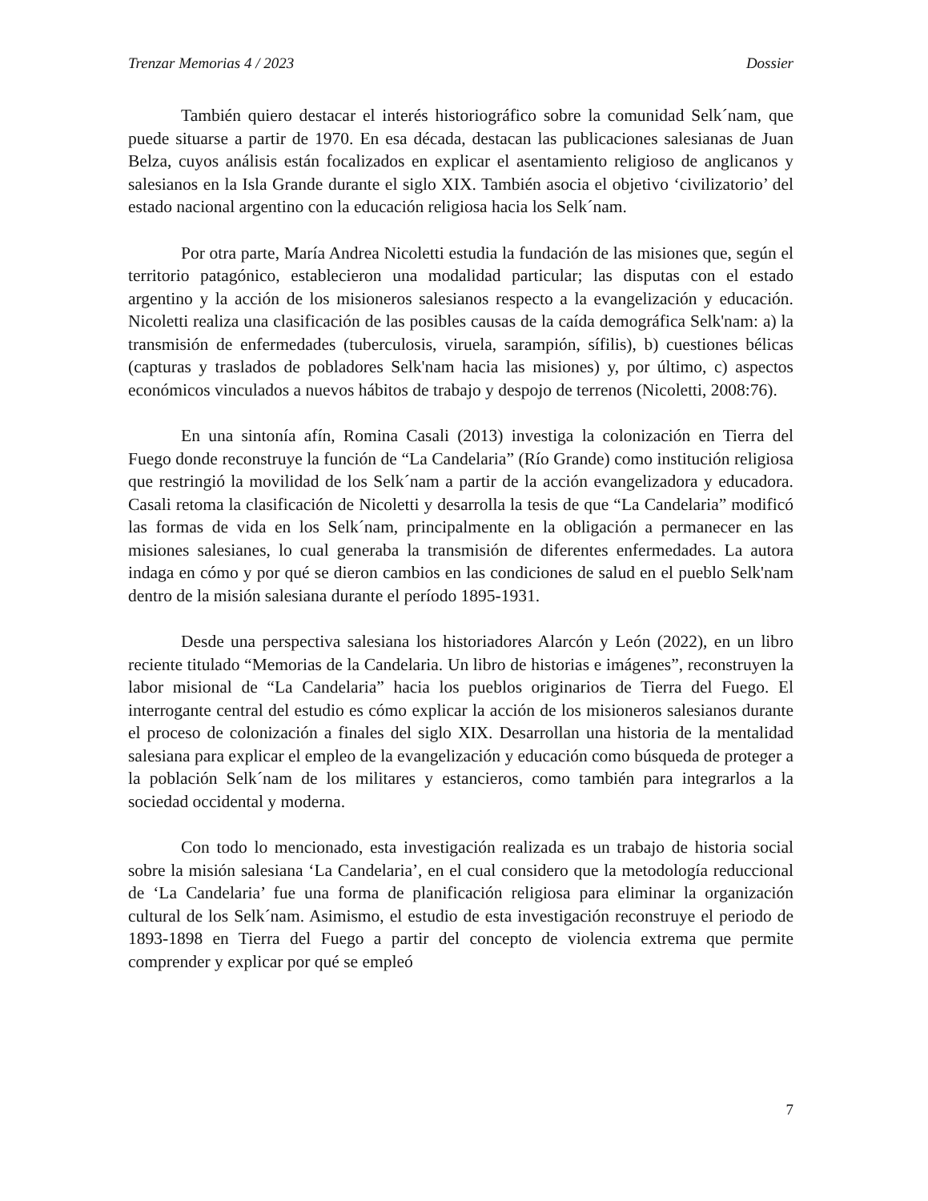Trenzar Memorias 4 / 2023 Dossier
También quiero destacar el interés historiográfico sobre la comunidad Selk´nam, que puede situarse a partir de 1970. En esa década, destacan las publicaciones salesianas de Juan Belza, cuyos análisis están focalizados en explicar el asentamiento religioso de anglicanos y salesianos en la Isla Grande durante el siglo XIX. También asocia el objetivo ‘civilizatorio’ del estado nacional argentino con la educación religiosa hacia los Selk´nam.
Por otra parte, María Andrea Nicoletti estudia la fundación de las misiones que, según el territorio patagónico, establecieron una modalidad particular; las disputas con el estado argentino y la acción de los misioneros salesianos respecto a la evangelización y educación. Nicoletti realiza una clasificación de las posibles causas de la caída demográfica Selk'nam: a) la transmisión de enfermedades (tuberculosis, viruela, sarampión, sífilis), b) cuestiones bélicas (capturas y traslados de pobladores Selk'nam hacia las misiones) y, por último, c) aspectos económicos vinculados a nuevos hábitos de trabajo y despojo de terrenos (Nicoletti, 2008:76).
En una sintonía afín, Romina Casali (2013) investiga la colonización en Tierra del Fuego donde reconstruye la función de “La Candelaria” (Río Grande) como institución religiosa que restringió la movilidad de los Selk´nam a partir de la acción evangelizadora y educadora. Casali retoma la clasificación de Nicoletti y desarrolla la tesis de que “La Candelaria” modificó las formas de vida en los Selk´nam, principalmente en la obligación a permanecer en las misiones salesianes, lo cual generaba la transmisión de diferentes enfermedades. La autora indaga en cómo y por qué se dieron cambios en las condiciones de salud en el pueblo Selk'nam dentro de la misión salesiana durante el período 1895-1931.
Desde una perspectiva salesiana los historiadores Alarcón y León (2022), en un libro reciente titulado “Memorias de la Candelaria. Un libro de historias e imágenes”, reconstruyen la labor misional de “La Candelaria” hacia los pueblos originarios de Tierra del Fuego. El interrogante central del estudio es cómo explicar la acción de los misioneros salesianos durante el proceso de colonización a finales del siglo XIX. Desarrollan una historia de la mentalidad salesiana para explicar el empleo de la evangelización y educación como búsqueda de proteger a la población Selk´nam de los militares y estancieros, como también para integrarlos a la sociedad occidental y moderna.
Con todo lo mencionado, esta investigación realizada es un trabajo de historia social sobre la misión salesiana ‘La Candelaria’, en el cual considero que la metodología reduccional de ‘La Candelaria’ fue una forma de planificación religiosa para eliminar la organización cultural de los Selk´nam. Asimismo, el estudio de esta investigación reconstruye el periodo de 1893-1898 en Tierra del Fuego a partir del concepto de violencia extrema que permite comprender y explicar por qué se empleó
7